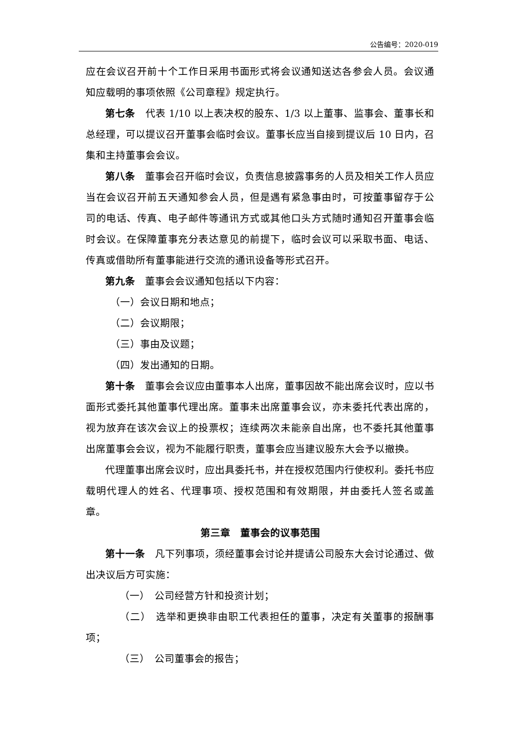公告编号：2020-019
应在会议召开前十个工作日采用书面形式将会议通知送达各参会人员。会议通知应载明的事项依照《公司章程》规定执行。
第七条　代表 1/10 以上表决权的股东、1/3 以上董事、监事会、董事长和总经理，可以提议召开董事会临时会议。董事长应当自接到提议后 10 日内，召集和主持董事会会议。
第八条　董事会召开临时会议，负责信息披露事务的人员及相关工作人员应当在会议召开前五天通知参会人员，但是遇有紧急事由时，可按董事留存于公司的电话、传真、电子邮件等通讯方式或其他口头方式随时通知召开董事会临时会议。在保障董事充分表达意见的前提下，临时会议可以采取书面、电话、传真或借助所有董事能进行交流的通讯设备等形式召开。
第九条　董事会会议通知包括以下内容：
（一）会议日期和地点；
（二）会议期限；
（三）事由及议题；
（四）发出通知的日期。
第十条　董事会会议应由董事本人出席，董事因故不能出席会议时，应以书面形式委托其他董事代理出席。董事未出席董事会议，亦未委托代表出席的，视为放弃在该次会议上的投票权；连续两次未能亲自出席，也不委托其他董事出席董事会会议，视为不能履行职责，董事会应当建议股东大会予以撤换。
代理董事出席会议时，应出具委托书，并在授权范围内行使权利。委托书应载明代理人的姓名、代理事项、授权范围和有效期限，并由委托人签名或盖章。
第三章　董事会的议事范围
第十一条　凡下列事项，须经董事会讨论并提请公司股东大会讨论通过、做出决议后方可实施：
（一）　公司经营方针和投资计划；
（二）　选举和更换非由职工代表担任的董事，决定有关董事的报酬事项；
（三）　公司董事会的报告；